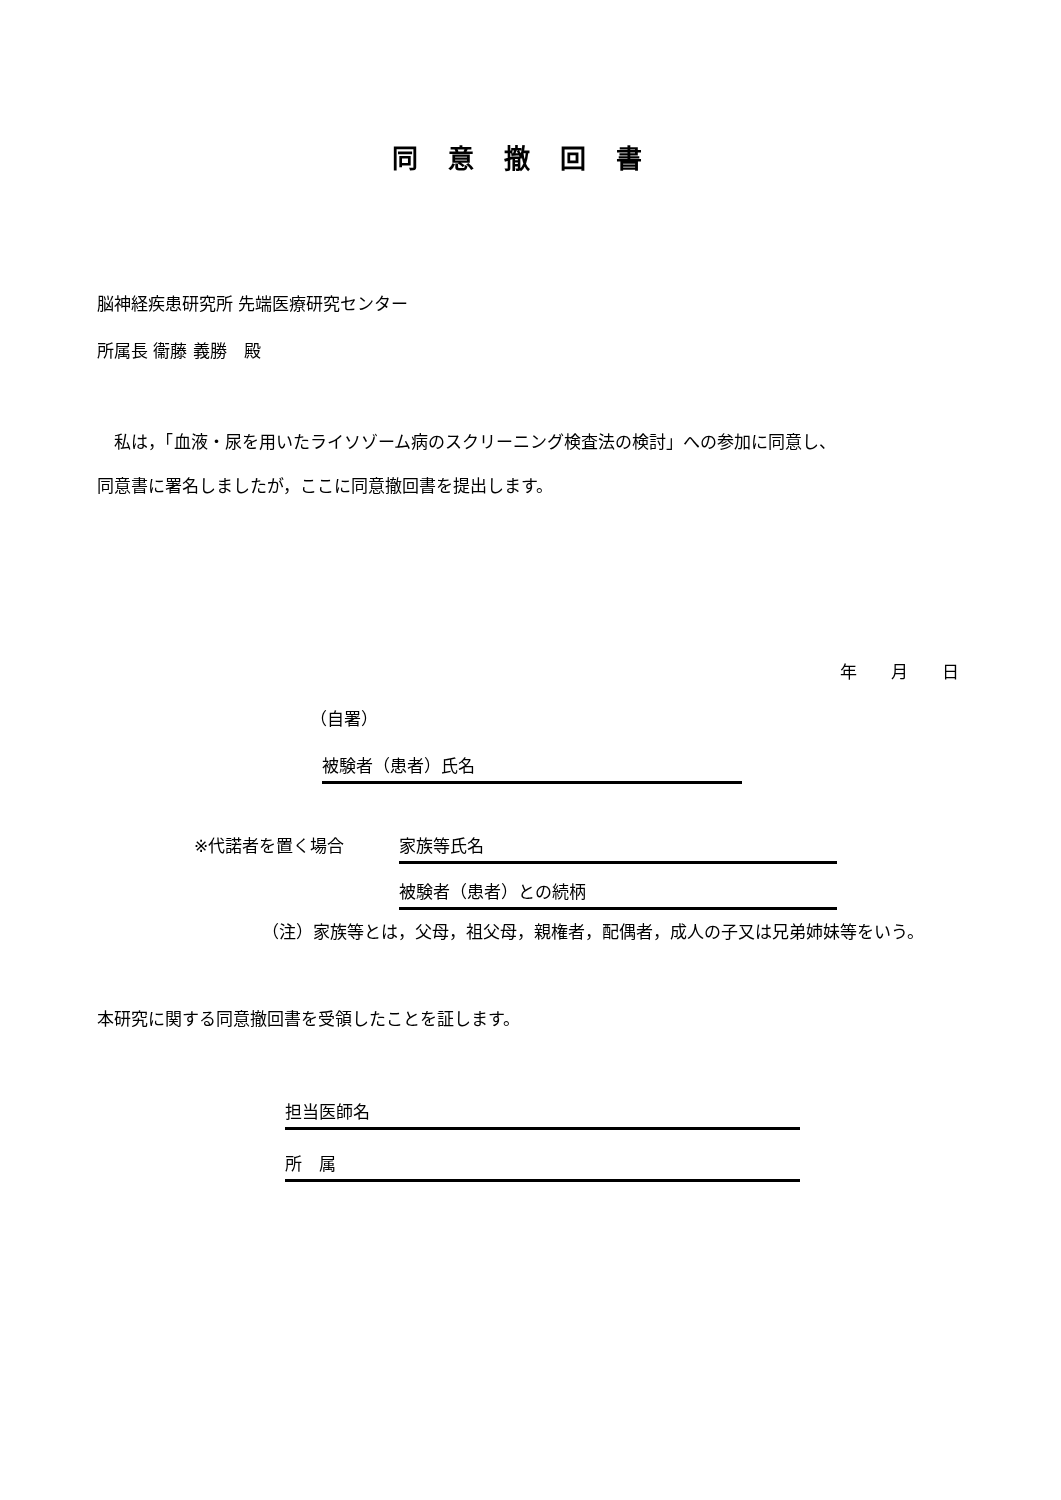同意撤回書
脳神経疾患研究所 先端医療研究センター
所属長 衞藤 義勝　殿
　私は，「血液・尿を用いたライソゾーム病のスクリーニング検査法の検討」への参加に同意し、
同意書に署名しましたが，ここに同意撤回書を提出します。
年　　月　　日
（自署）
被験者（患者）氏名
※代諾者を置く場合 家族等氏名
被験者（患者）との続柄
（注）家族等とは，父母，祖父母，親権者，配偶者，成人の子又は兄弟姉妹等をいう。
本研究に関する同意撤回書を受領したことを証します。
担当医師名
所　属